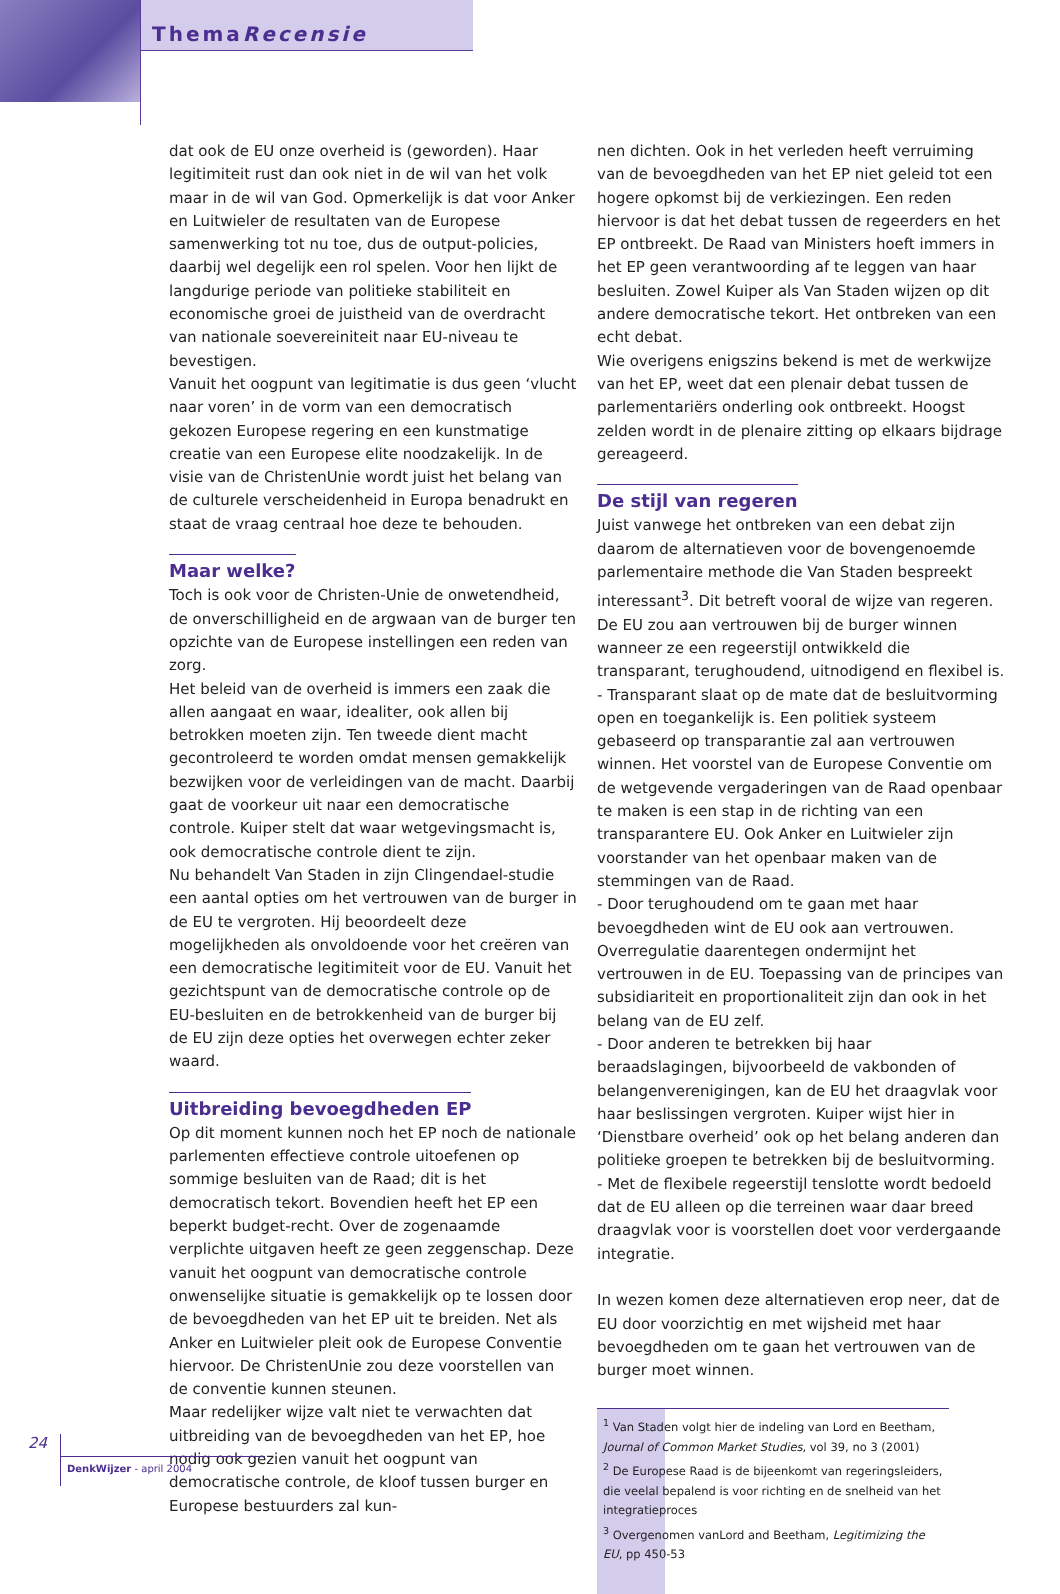ThemaRecensie
dat ook de EU onze overheid is (geworden). Haar legitimiteit rust dan ook niet in de wil van het volk maar in de wil van God. Opmerkelijk is dat voor Anker en Luitwieler de resultaten van de Europese samenwerking tot nu toe, dus de output-policies, daarbij wel degelijk een rol spelen. Voor hen lijkt de langdurige periode van politieke stabiliteit en economische groei de juistheid van de overdracht van nationale soevereiniteit naar EU-niveau te bevestigen.
Vanuit het oogpunt van legitimatie is dus geen ‘vlucht naar voren’ in de vorm van een democratisch gekozen Europese regering en een kunstmatige creatie van een Europese elite noodzakelijk. In de visie van de ChristenUnie wordt juist het belang van de culturele verscheidenheid in Europa benadrukt en staat de vraag centraal hoe deze te behouden.
Maar welke?
Toch is ook voor de Christen-Unie de onwetendheid, de onverschilligheid en de argwaan van de burger ten opzichte van de Europese instellingen een reden van zorg.
Het beleid van de overheid is immers een zaak die allen aangaat en waar, idealiter, ook allen bij betrokken moeten zijn. Ten tweede dient macht gecontroleerd te worden omdat mensen gemakkelijk bezwijken voor de verleidingen van de macht. Daarbij gaat de voorkeur uit naar een democratische controle. Kuiper stelt dat waar wetgevingsmacht is, ook democratische controle dient te zijn.
Nu behandelt Van Staden in zijn Clingendael-studie een aantal opties om het vertrouwen van de burger in de EU te vergroten. Hij beoordeelt deze mogelijkheden als onvoldoende voor het creëren van een democratische legitimiteit voor de EU. Vanuit het gezichtspunt van de democratische controle op de EU-besluiten en de betrokkenheid van de burger bij de EU zijn deze opties het overwegen echter zeker waard.
Uitbreiding bevoegdheden EP
Op dit moment kunnen noch het EP noch de nationale parlementen effectieve controle uitoefenen op sommige besluiten van de Raad; dit is het democratisch tekort. Bovendien heeft het EP een beperkt budget-recht. Over de zogenaamde verplichte uitgaven heeft ze geen zeggenschap. Deze vanuit het oogpunt van democratische controle onwenselijke situatie is gemakkelijk op te lossen door de bevoegdheden van het EP uit te breiden. Net als Anker en Luitwieler pleit ook de Europese Conventie hiervoor. De ChristenUnie zou deze voorstellen van de conventie kunnen steunen.
Maar redelijker wijze valt niet te verwachten dat uitbreiding van de bevoegdheden van het EP, hoe nodig ook gezien vanuit het oogpunt van democratische controle, de kloof tussen burger en Europese bestuurders zal kun-
nen dichten. Ook in het verleden heeft verruiming van de bevoegdheden van het EP niet geleid tot een hogere opkomst bij de verkiezingen. Een reden hiervoor is dat het debat tussen de regeerders en het EP ontbreekt. De Raad van Ministers hoeft immers in het EP geen verantwoording af te leggen van haar besluiten. Zowel Kuiper als Van Staden wijzen op dit andere democratische tekort. Het ontbreken van een echt debat.
Wie overigens enigszins bekend is met de werkwijze van het EP, weet dat een plenair debat tussen de parlementariërs onderling ook ontbreekt. Hoogst zelden wordt in de plenaire zitting op elkaars bijdrage gereageerd.
De stijl van regeren
Juist vanwege het ontbreken van een debat zijn daarom de alternatieven voor de bovengenoemde parlementaire methode die Van Staden bespreekt interessant<sup>3</sup>. Dit betreft vooral de wijze van regeren. De EU zou aan vertrouwen bij de burger winnen wanneer ze een regeerstijl ontwikkeld die transparant, terughoudend, uitnodigend en flexibel is.
- Transparant slaat op de mate dat de besluitvorming open en toegankelijk is. Een politiek systeem gebaseerd op transparantie zal aan vertrouwen winnen. Het voorstel van de Europese Conventie om de wetgevende vergaderingen van de Raad openbaar te maken is een stap in de richting van een transparantere EU. Ook Anker en Luitwieler zijn voorstander van het openbaar maken van de stemmingen van de Raad.
- Door terughoudend om te gaan met haar bevoegdheden wint de EU ook aan vertrouwen. Overregulatie daarentegen ondermijnt het vertrouwen in de EU. Toepassing van de principes van subsidiariteit en proportionaliteit zijn dan ook in het belang van de EU zelf.
- Door anderen te betrekken bij haar beraadslagingen, bijvoorbeeld de vakbonden of belangenverenigingen, kan de EU het draagvlak voor haar beslissingen vergroten. Kuiper wijst hier in ‘Dienstbare overheid’ ook op het belang anderen dan politieke groepen te betrekken bij de besluitvorming.
- Met de flexibele regeerstijl tenslotte wordt bedoeld dat de EU alleen op die terreinen waar daar breed draagvlak voor is voorstellen doet voor verdergaande integratie.
In wezen komen deze alternatieven erop neer, dat de EU door voorzichtig en met wijsheid met haar bevoegdheden om te gaan het vertrouwen van de burger moet winnen.
<sup>1</sup> Van Staden volgt hier de indeling van Lord en Beetham, Journal of Common Market Studies, vol 39, no 3 (2001)
<sup>2</sup> De Europese Raad is de bijeenkomt van regeringsleiders, die veelal bepalend is voor richting en de snelheid van het integratieproces
<sup>3</sup> Overgenomen vanLord and Beetham, Legitimizing the EU, pp 450-53
24
DenkWijzer - april 2004